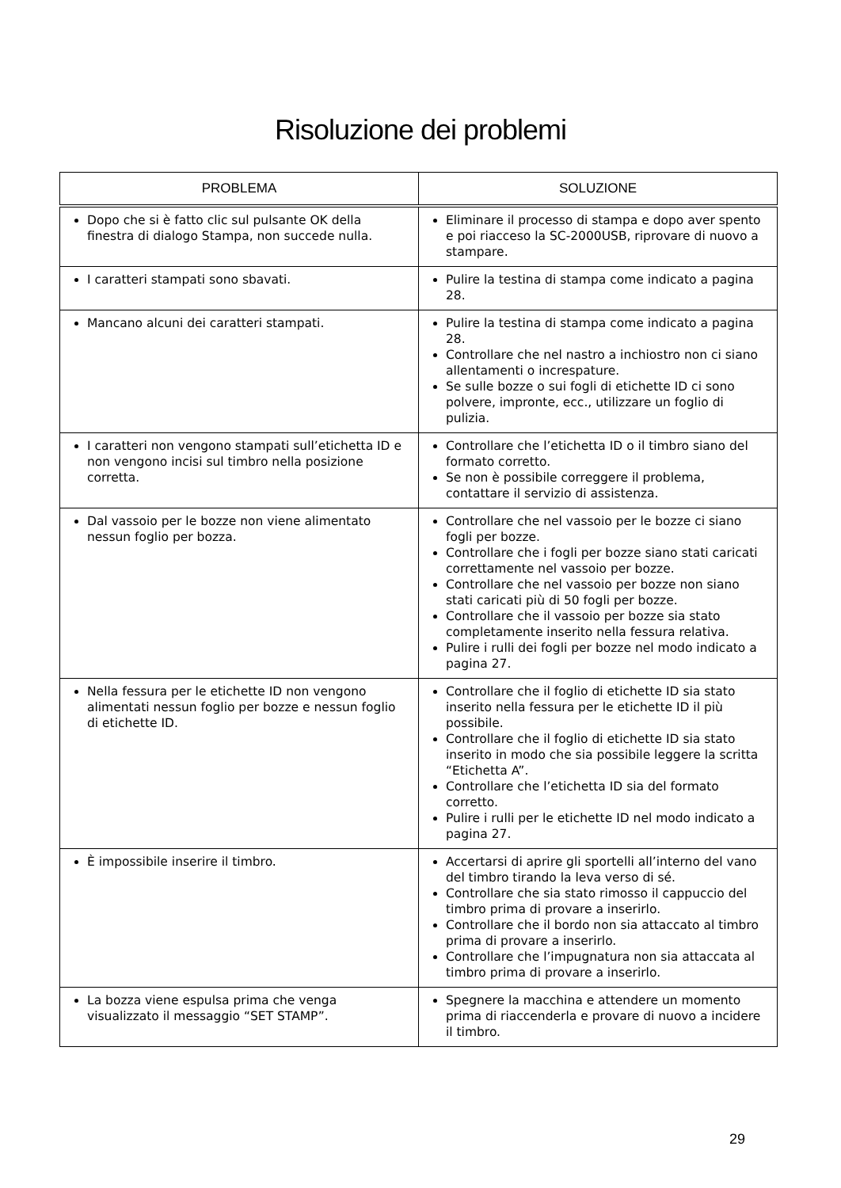Risoluzione dei problemi
| PROBLEMA | SOLUZIONE |
| --- | --- |
| Dopo che si è fatto clic sul pulsante OK della finestra di dialogo Stampa, non succede nulla. | Eliminare il processo di stampa e dopo aver spento e poi riacceso la SC-2000USB, riprovare di nuovo a stampare. |
| I caratteri stampati sono sbavati. | Pulire la testina di stampa come indicato a pagina 28. |
| Mancano alcuni dei caratteri stampati. | Pulire la testina di stampa come indicato a pagina 28. Controllare che nel nastro a inchiostro non ci siano allentamenti o increspature. Se sulle bozze o sui fogli di etichette ID ci sono polvere, impronte, ecc., utilizzare un foglio di pulizia. |
| I caratteri non vengono stampati sull’etichetta ID e non vengono incisi sul timbro nella posizione corretta. | Controllare che l’etichetta ID o il timbro siano del formato corretto. Se non è possibile correggere il problema, contattare il servizio di assistenza. |
| Dal vassoio per le bozze non viene alimentato nessun foglio per bozza. | Controllare che nel vassoio per le bozze ci siano fogli per bozze. Controllare che i fogli per bozze siano stati caricati correttamente nel vassoio per bozze. Controllare che nel vassoio per bozze non siano stati caricati più di 50 fogli per bozze. Controllare che il vassoio per bozze sia stato completamente inserito nella fessura relativa. Pulire i rulli dei fogli per bozze nel modo indicato a pagina 27. |
| Nella fessura per le etichette ID non vengono alimentati nessun foglio per bozze e nessun foglio di etichette ID. | Controllare che il foglio di etichette ID sia stato inserito nella fessura per le etichette ID il più possibile. Controllare che il foglio di etichette ID sia stato inserito in modo che sia possibile leggere la scritta “Etichetta A”. Controllare che l’etichetta ID sia del formato corretto. Pulire i rulli per le etichette ID nel modo indicato a pagina 27. |
| È impossibile inserire il timbro. | Accertarsi di aprire gli sportelli all’interno del vano del timbro tirando la leva verso di sé. Controllare che sia stato rimosso il cappuccio del timbro prima di provare a inserirlo. Controllare che il bordo non sia attaccato al timbro prima di provare a inserirlo. Controllare che l’impugnatura non sia attaccata al timbro prima di provare a inserirlo. |
| La bozza viene espulsa prima che venga visualizzato il messaggio “SET STAMP”. | Spegnere la macchina e attendere un momento prima di riaccenderla e provare di nuovo a incidere il timbro. |
29